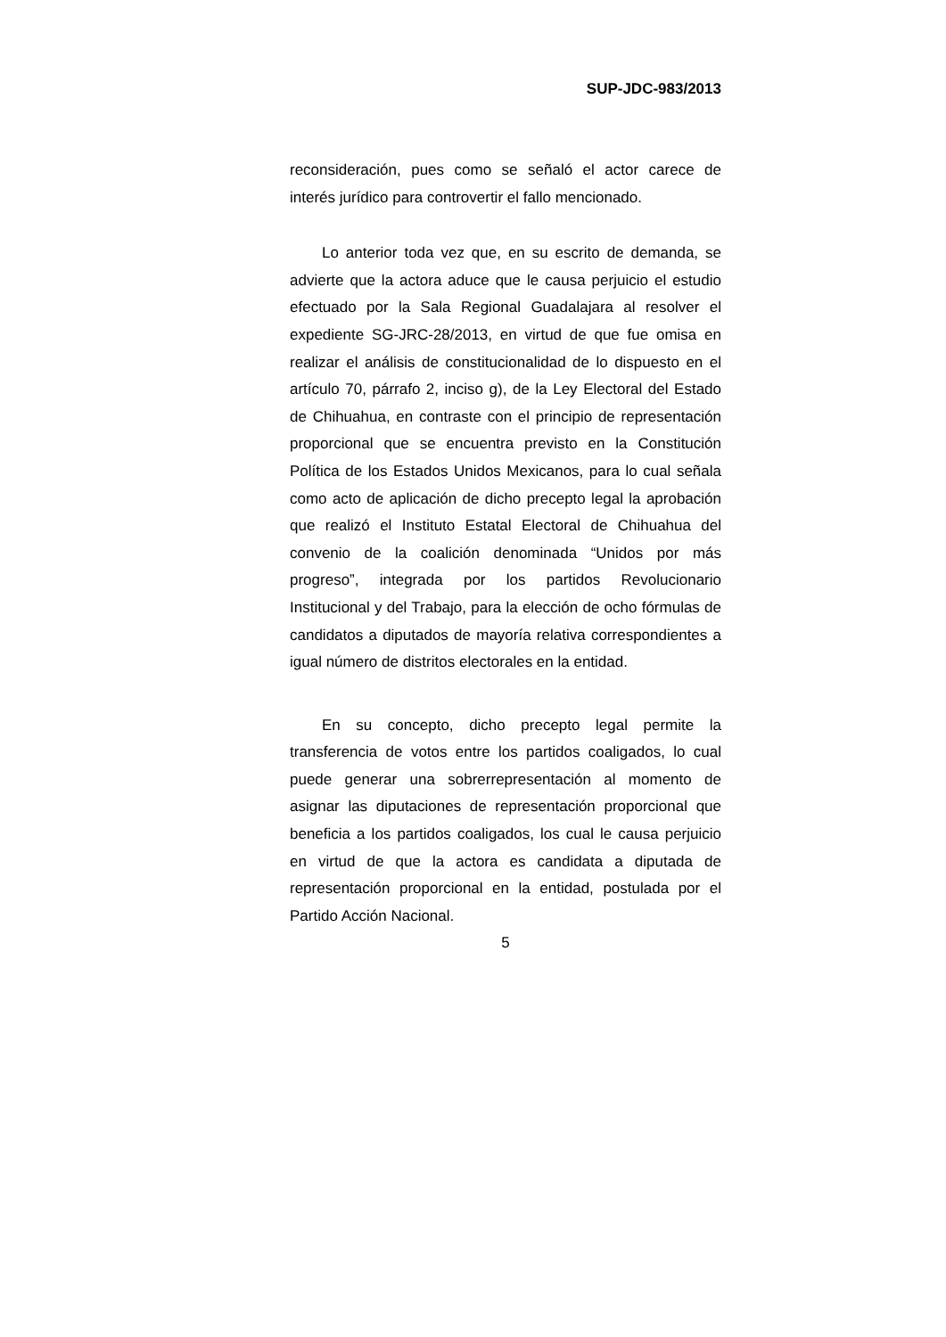SUP-JDC-983/2013
reconsideración, pues como se señaló el actor carece de interés jurídico para controvertir el fallo mencionado.
Lo anterior toda vez que, en su escrito de demanda, se advierte que la actora aduce que le causa perjuicio el estudio efectuado por la Sala Regional Guadalajara al resolver el expediente SG-JRC-28/2013, en virtud de que fue omisa en realizar el análisis de constitucionalidad de lo dispuesto en el artículo 70, párrafo 2, inciso g), de la Ley Electoral del Estado de Chihuahua, en contraste con el principio de representación proporcional que se encuentra previsto en la Constitución Política de los Estados Unidos Mexicanos, para lo cual señala como acto de aplicación de dicho precepto legal la aprobación que realizó el Instituto Estatal Electoral de Chihuahua del convenio de la coalición denominada “Unidos por más progreso”, integrada por los partidos Revolucionario Institucional y del Trabajo, para la elección de ocho fórmulas de candidatos a diputados de mayoría relativa correspondientes a igual número de distritos electorales en la entidad.
En su concepto, dicho precepto legal permite la transferencia de votos entre los partidos coaligados, lo cual puede generar una sobrerrepresentación al momento de asignar las diputaciones de representación proporcional que beneficia a los partidos coaligados, los cual le causa perjuicio en virtud de que la actora es candidata a diputada de representación proporcional en la entidad, postulada por el Partido Acción Nacional.
5